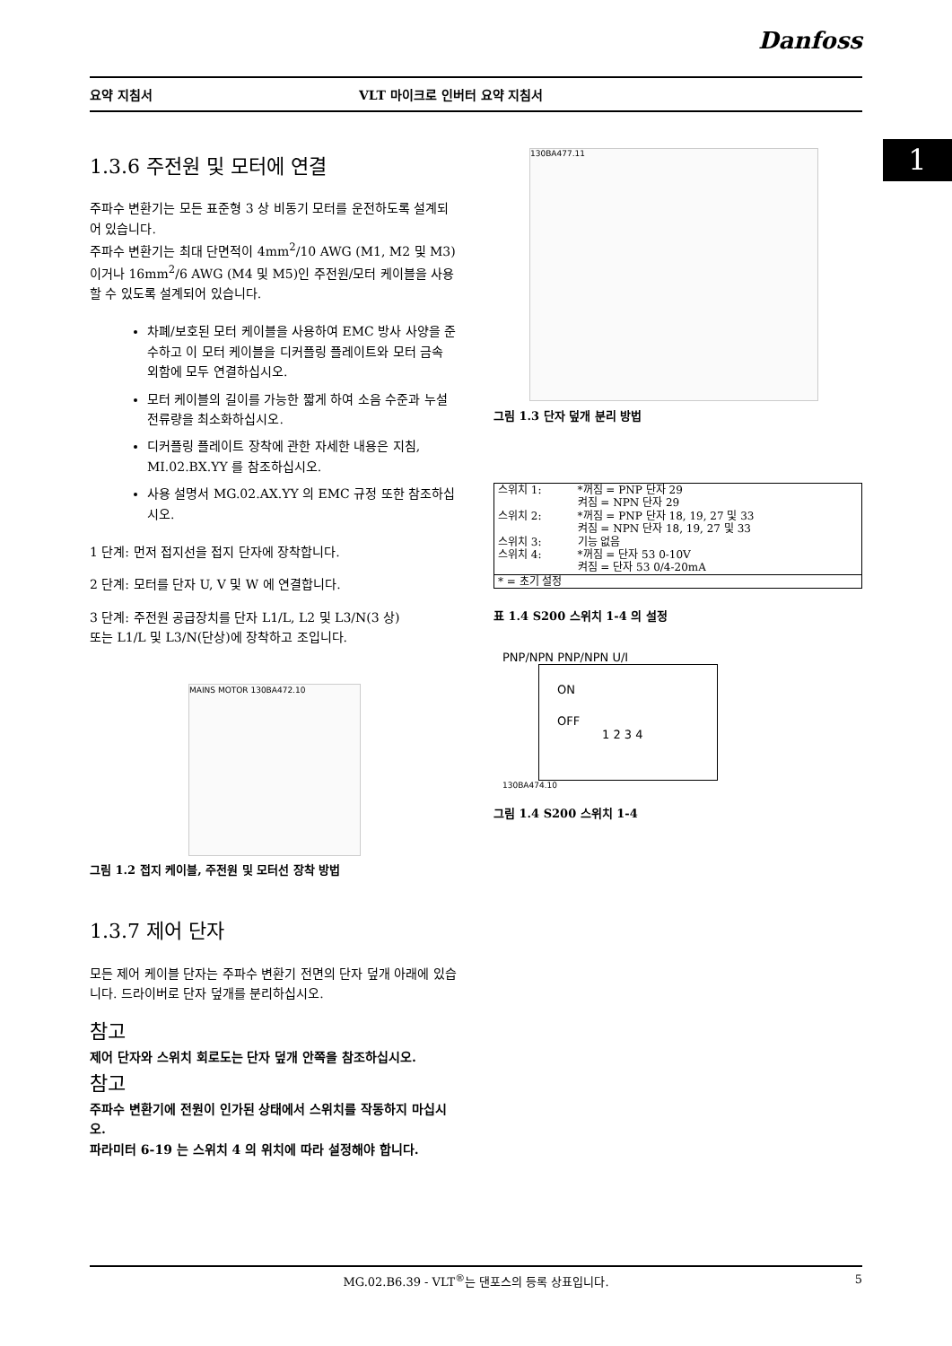Danfoss
요약 지침서 VLT 마이크로 인버터 요약 지침서
1
1.3.6 주전원 및 모터에 연결
주파수 변환기는 모든 표준형 3 상 비동기 모터를 운전하도록 설계되어 있습니다.
주파수 변환기는 최대 단면적이 4mm<sup>2</sup>/10 AWG (M1, M2 및 M3)이거나 16mm<sup>2</sup>/6 AWG (M4 및 M5)인 주전원/모터 케이블을 사용할 수 있도록 설계되어 있습니다.
차폐/보호된 모터 케이블을 사용하여 EMC 방사 사양을 준수하고 이 모터 케이블을 디커플링 플레이트와 모터 금속 외함에 모두 연결하십시오.
모터 케이블의 길이를 가능한 짧게 하여 소음 수준과 누설 전류량을 최소화하십시오.
디커플링 플레이트 장착에 관한 자세한 내용은 지침, MI.02.BX.YY 를 참조하십시오.
사용 설명서 MG.02.AX.YY 의 EMC 규정 또한 참조하십시오.
1 단계: 먼저 접지선을 접지 단자에 장착합니다.
2 단계: 모터를 단자 U, V 및 W 에 연결합니다.
3 단계: 주전원 공급장치를 단자 L1/L, L2 및 L3/N(3 상)
또는 L1/L 및 L3/N(단상)에 장착하고 조입니다.
MAINS MOTOR 130BA472.10
그림 1.2 접지 케이블, 주전원 및 모터선 장착 방법
1.3.7 제어 단자
모든 제어 케이블 단자는 주파수 변환기 전면의 단자 덮개 아래에 있습니다. 드라이버로 단자 덮개를 분리하십시오.
참고
제어 단자와 스위치 회로도는 단자 덮개 안쪽을 참조하십시오.
참고
주파수 변환기에 전원이 인가된 상태에서 스위치를 작동하지 마십시오.
파라미터 6-19 는 스위치 4 의 위치에 따라 설정해야 합니다.
130BA477.11
그림 1.3 단자 덮개 분리 방법
| 스위치 1: | *꺼짐 = PNP 단자 29 켜짐 = NPN 단자 29 |
| 스위치 2: | *꺼짐 = PNP 단자 18, 19, 27 및 33 켜짐 = NPN 단자 18, 19, 27 및 33 |
| 스위치 3: | 기능 없음 |
| 스위치 4: | *꺼짐 = 단자 53 0-10V 켜짐 = 단자 53 0/4-20mA |
| * = 초기 설정 | |
표 1.4 S200 스위치 1-4 의 설정
PNP/NPN PNP/NPN U/I
ON
OFF
1 2 3 4
130BA474.10
그림 1.4 S200 스위치 1-4
MG.02.B6.39 - VLT<sup>®</sup>는 댄포스의 등록 상표입니다. 5